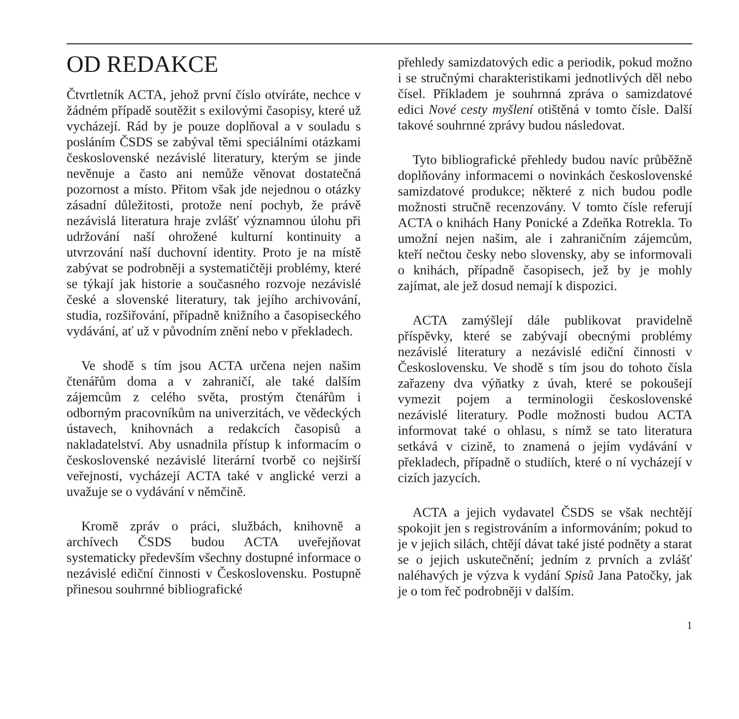OD REDAKCE
Čtvrtletník ACTA, jehož první číslo otvíráte, nechce v žádném případě soutěžit s exilovými časopisy, které už vycházejí. Rád by je pouze doplňoval a v souladu s posláním ČSDS se zabýval těmi speciálními otázkami československé nezávislé literatury, kterým se jinde nevěnuje a často ani nemůže věnovat dostatečná pozornost a místo. Přitom však jde nejednou o otázky zásadní důležitosti, protože není pochyb, že právě nezávislá literatura hraje zvlášť významnou úlohu při udržování naší ohrožené kulturní kontinuity a utvrzování naší duchovní identity. Proto je na místě zabývat se podrobněji a systematičtěji problémy, které se týkají jak historie a současného rozvoje nezávislé české a slovenské literatury, tak jejího archivování, studia, rozšiřování, případně knižního a časopiseckého vydávání, ať už v původním znění nebo v překladech.
Ve shodě s tím jsou ACTA určena nejen našim čtenářům doma a v zahraničí, ale také dalším zájemcům z celého světa, prostým čtenářům i odborným pracovníkům na univerzitách, ve vědeckých ústavech, knihovnách a redakcích časopisů a nakladatelství. Aby usnadnila přístup k informacím o československé nezávislé literární tvorbě co nejširší veřejnosti, vycházejí ACTA také v anglické verzi a uvažuje se o vydávání v němčině.
Kromě zpráv o práci, službách, knihovně a archívech ČSDS budou ACTA uveřejňovat systematicky především všechny dostupné informace o nezávislé ediční činnosti v Československu. Postupně přinesou souhrnné bibliografické
přehledy samizdatových edic a periodik, pokud možno i se stručnými charakteristikami jednotlivých děl nebo čísel. Příkladem je souhrnná zpráva o samizdatové edici Nové cesty myšlení otištěná v tomto čísle. Další takové souhrnné zprávy budou následovat.
Tyto bibliografické přehledy budou navíc průběžně doplňovány informacemi o novinkách československé samizdatové produkce; některé z nich budou podle možnosti stručně recenzovány. V tomto čísle referují ACTA o knihách Hany Ponické a Zdeňka Rotrekla. To umožní nejen našim, ale i zahraničním zájemcům, kteří nečtou česky nebo slovensky, aby se informovali o knihách, případně časopisech, jež by je mohly zajímat, ale jež dosud nemají k dispozici.
ACTA zamýšlejí dále publikovat pravidelně příspěvky, které se zabývají obecnými problémy nezávislé literatury a nezávislé ediční činnosti v Československu. Ve shodě s tím jsou do tohoto čísla zařazeny dva výňatky z úvah, které se pokoušejí vymezit pojem a terminologii československé nezávislé literatury. Podle možnosti budou ACTA informovat také o ohlasu, s nímž se tato literatura setkává v cizině, to znamená o jejím vydávání v překladech, případně o studiích, které o ní vycházejí v cizích jazycích.
ACTA a jejich vydavatel ČSDS se však nechtějí spokojit jen s registrováním a informováním; pokud to je v jejich silách, chtějí dávat také jisté podněty a starat se o jejich uskutečnění; jedním z prvních a zvlášť naléhavých je výzva k vydání Spisů Jana Patočky, jak je o tom řeč podrobněji v dalším.
1